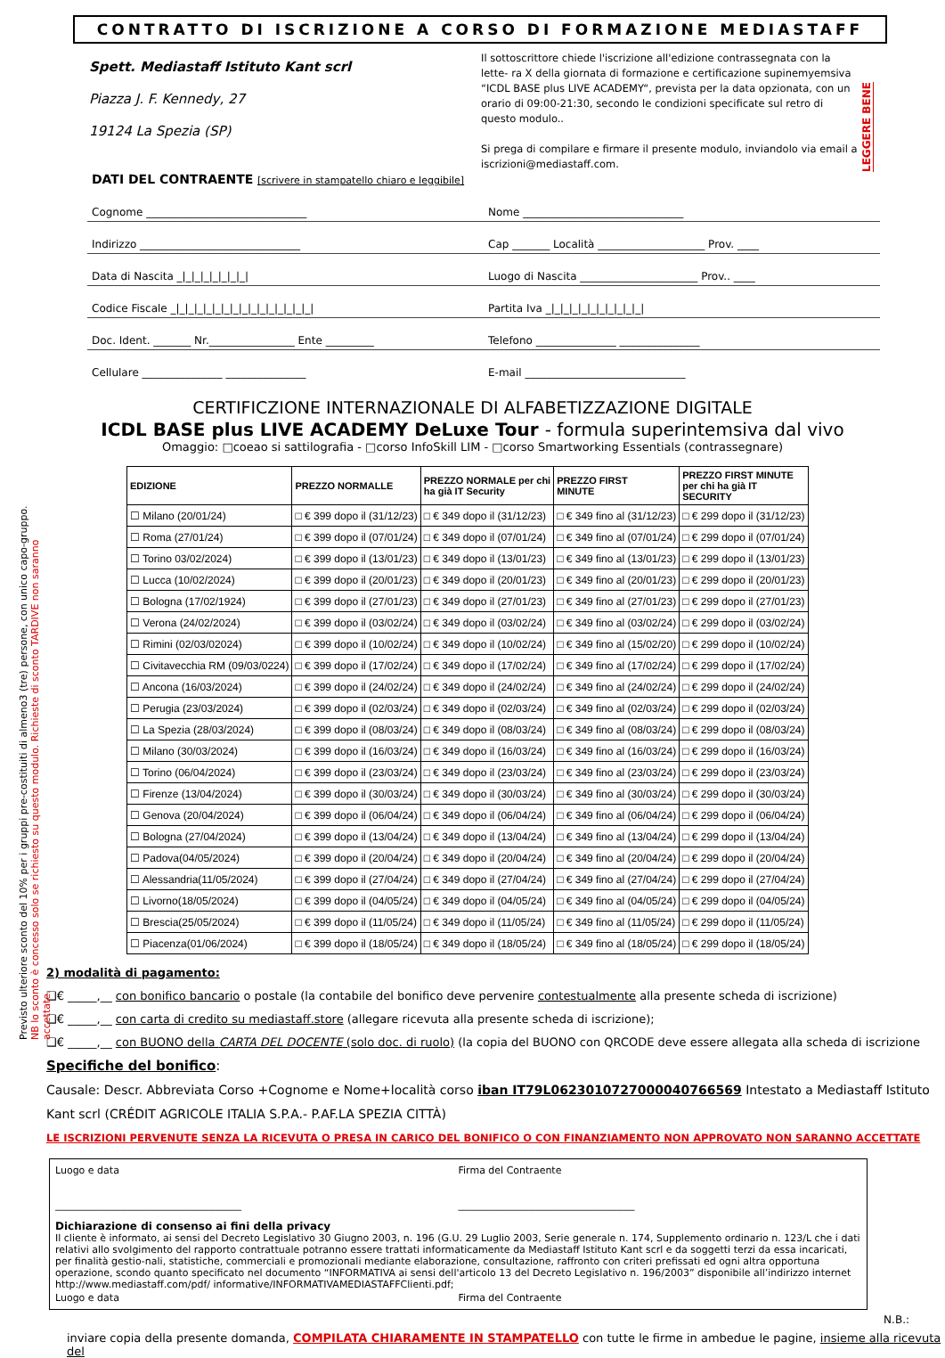CONTRATTO DI ISCRIZIONE A CORSO DI FORMAZIONE MEDIASTAFF
Spett. Mediastaff Istituto Kant scrl
Piazza J. F. Kennedy, 27
19124 La Spezia (SP)
Il sottoscrittore chiede l'iscrizione all'edizione contrassegnata con la lette- ra X della giornata di formazione e certificazione supinemyemsiva “ICDL BASE plus LIVE ACADEMY“, prevista per la data opzionata, con un orario di 09:00-21:30, secondo le condizioni specificate sul retro di questo modulo..
Si prega di compilare e firmare il presente modulo, inviandolo via email a iscrizioni@mediastaff.com.
LEGGERE BENE
DATI DEL CONTRAENTE [scrivere in stampatello chiaro e leggibile]
Cognome ______________________________
Nome ______________________________
Indirizzo ______________________________
Cap _______ Località ____________________ Prov. ____
Data di Nascita _|_|_|_|_|_|_|_|
Luogo di Nascita ______________________ Prov.. ____
Codice Fiscale _|_|_|_|_|_|_|_|_|_|_|_|_|_|_|_|
Partita Iva _|_|_|_|_|_|_|_|_|_|_|
Doc. Ident. _______ Nr.________________ Ente _________
Telefono _______________ _______________
Cellulare _______________ _______________
E-mail ______________________________
Previsto ulteriore sconto del 10% per i gruppi pre-costituiti di almeno3 (tre) persone, con unico capo-gruppo. NB lo sconto è concesso solo se richiesto su questo modulo. Richieste di sconto TARDIVE non saranno accettate.
CERTIFICZIONE INTERNAZIONALE DI ALFABETIZZAZIONE DIGITALE
ICDL BASE plus LIVE ACADEMY DeLuxe Tour - formula superintemsiva dal vivo
Omaggio: □coeao si sattilografia - □corso InfoSkill LIM - □corso Smartworking Essentials (contrassegnare)
| EDIZIONE | PREZZO NORMALLE | PREZZO NORMALE per chi ha già IT Security | PREZZO FIRST MINUTE | PREZZO FIRST MINUTE per chi ha già IT SECURITY |
| --- | --- | --- | --- | --- |
| ☐ Milano (20/01/24) | □ € 399 dopo il (31/12/23) | □ € 349 dopo il (31/12/23) | □ € 349 fino al (31/12/23) | □ € 299 dopo il (31/12/23) |
| ☐ Roma (27/01/24) | □ € 399 dopo il (07/01/24) | □ € 349 dopo il (07/01/24) | □ € 349 fino al (07/01/24) | □ € 299 dopo il (07/01/24) |
| ☐ Torino 03/02/2024) | □ € 399 dopo il (13/01/23) | □ € 349 dopo il (13/01/23) | □ € 349 fino al (13/01/23) | □ € 299 dopo il (13/01/23) |
| ☐ Lucca (10/02/2024) | □ € 399 dopo il (20/01/23) | □ € 349 dopo il (20/01/23) | □ € 349 fino al (20/01/23) | □ € 299 dopo il (20/01/23) |
| ☐ Bologna (17/02/1924) | □ € 399 dopo il (27/01/23) | □ € 349 dopo il (27/01/23) | □ € 349 fino al (27/01/23) | □ € 299 dopo il (27/01/23) |
| ☐ Verona (24/02/2024) | □ € 399 dopo il (03/02/24) | □ € 349 dopo il (03/02/24) | □ € 349 fino al (03/02/24) | □ € 299 dopo il (03/02/24) |
| ☐ Rimini (02/03/02024) | □ € 399 dopo il (10/02/24) | □ € 349 dopo il (10/02/24) | □ € 349 fino al (15/02/20) | □ € 299 dopo il (10/02/24) |
| ☐ Civitavecchia RM (09/03/0224) | □ € 399 dopo il (17/02/24) | □ € 349 dopo il (17/02/24) | □ € 349 fino al (17/02/24) | □ € 299 dopo il (17/02/24) |
| ☐ Ancona (16/03/2024) | □ € 399 dopo il (24/02/24) | □ € 349 dopo il (24/02/24) | □ € 349 fino al (24/02/24) | □ € 299 dopo il (24/02/24) |
| ☐ Perugia (23/03/2024) | □ € 399 dopo il (02/03/24) | □ € 349 dopo il (02/03/24) | □ € 349 fino al (02/03/24) | □ € 299 dopo il (02/03/24) |
| ☐ La Spezia (28/03/2024) | □ € 399 dopo il (08/03/24) | □ € 349 dopo il (08/03/24) | □ € 349 fino al (08/03/24) | □ € 299 dopo il (08/03/24) |
| ☐ Milano (30/03/2024) | □ € 399 dopo il (16/03/24) | □ € 349 dopo il (16/03/24) | □ € 349 fino al (16/03/24) | □ € 299 dopo il (16/03/24) |
| ☐ Torino (06/04/2024) | □ € 399 dopo il (23/03/24) | □ € 349 dopo il (23/03/24) | □ € 349 fino al (23/03/24) | □ € 299 dopo il (23/03/24) |
| ☐ Firenze (13/04/2024) | □ € 399 dopo il (30/03/24) | □ € 349 dopo il (30/03/24) | □ € 349 fino al (30/03/24) | □ € 299 dopo il (30/03/24) |
| ☐ Genova (20/04/2024) | □ € 399 dopo il (06/04/24) | □ € 349 dopo il (06/04/24) | □ € 349 fino al (06/04/24) | □ € 299 dopo il (06/04/24) |
| ☐ Bologna (27/04/2024) | □ € 399 dopo il (13/04/24) | □ € 349 dopo il (13/04/24) | □ € 349 fino al (13/04/24) | □ € 299 dopo il (13/04/24) |
| ☐ Padova(04/05/2024) | □ € 399 dopo il (20/04/24) | □ € 349 dopo il (20/04/24) | □ € 349 fino al (20/04/24) | □ € 299 dopo il (20/04/24) |
| ☐ Alessandria(11/05/2024) | □ € 399 dopo il (27/04/24) | □ € 349 dopo il (27/04/24) | □ € 349 fino al (27/04/24) | □ € 299 dopo il (27/04/24) |
| ☐ Livorno(18/05/2024) | □ € 399 dopo il (04/05/24) | □ € 349 dopo il (04/05/24) | □ € 349 fino al (04/05/24) | □ € 299 dopo il (04/05/24) |
| ☐ Brescia(25/05/2024) | □ € 399 dopo il (11/05/24) | □ € 349 dopo il (11/05/24) | □ € 349 fino al (11/05/24) | □ € 299 dopo il (11/05/24) |
| ☐ Piacenza(01/06/2024) | □ € 399 dopo il (18/05/24) | □ € 349 dopo il (18/05/24) | □ € 349 fino al (18/05/24) | □ € 299 dopo il (18/05/24) |
2) modalità di pagamento:
❑€ _____,__ con bonifico bancario o postale (la contabile del bonifico deve pervenire contestualmente alla presente scheda di iscrizione)
❑€ _____,__ con carta di credito su mediastaff.store (allegare ricevuta alla presente scheda di iscrizione);
❑€ _____,__ con BUONO della CARTA DEL DOCENTE (solo doc. di ruolo) (la copia del BUONO con QRCODE deve essere allegata alla scheda di iscrizione
Specifiche del bonifico:
Causale: Descr. Abbreviata Corso +Cognome e Nome+località corso iban IT79L0623010727000040766569 Intestato a Mediastaff Istituto Kant scrl (CRÉDIT AGRICOLE ITALIA S.P.A.- P.AF.LA SPEZIA CITTÀ)
LE ISCRIZIONI PERVENUTE SENZA LA RICEVUTA O PRESA IN CARICO DEL BONIFICO O CON FINANZIAMENTO NON APPROVATO NON SARANNO ACCETTATE
Luogo e data
______________________________________
Firma del Contraente
____________________________________
Dichiarazione di consenso ai fini della privacy
Il cliente è informato, ai sensi del Decreto Legislativo 30 Giugno 2003, n. 196 (G.U. 29 Luglio 2003, Serie generale n. 174, Supplemento ordinario n. 123/L che i dati relativi allo svolgimento del rapporto contrattuale potranno essere trattati informaticamente da Mediastaff Istituto Kant scrl e da soggetti terzi da essa incaricati, per finalità gestio-nali, statistiche, commerciali e promozionali mediante elaborazione, consultazione, raffronto con criteri prefissati ed ogni altra opportuna operazione, scondo quanto specificato nel documento “INFORMATIVA ai sensi dell'articolo 13 del Decreto Legislativo n. 196/2003” disponibile all’indirizzo internet http://www.mediastaff.com/pdf/ informative/INFORMATIVAMEDIASTAFFClienti.pdf;
Luogo e data Firma del Contraente
N.B.:
inviare copia della presente domanda, COMPILATA CHIARAMENTE IN STAMPATELLO con tutte le firme in ambedue le pagine, insieme alla ricevuta del